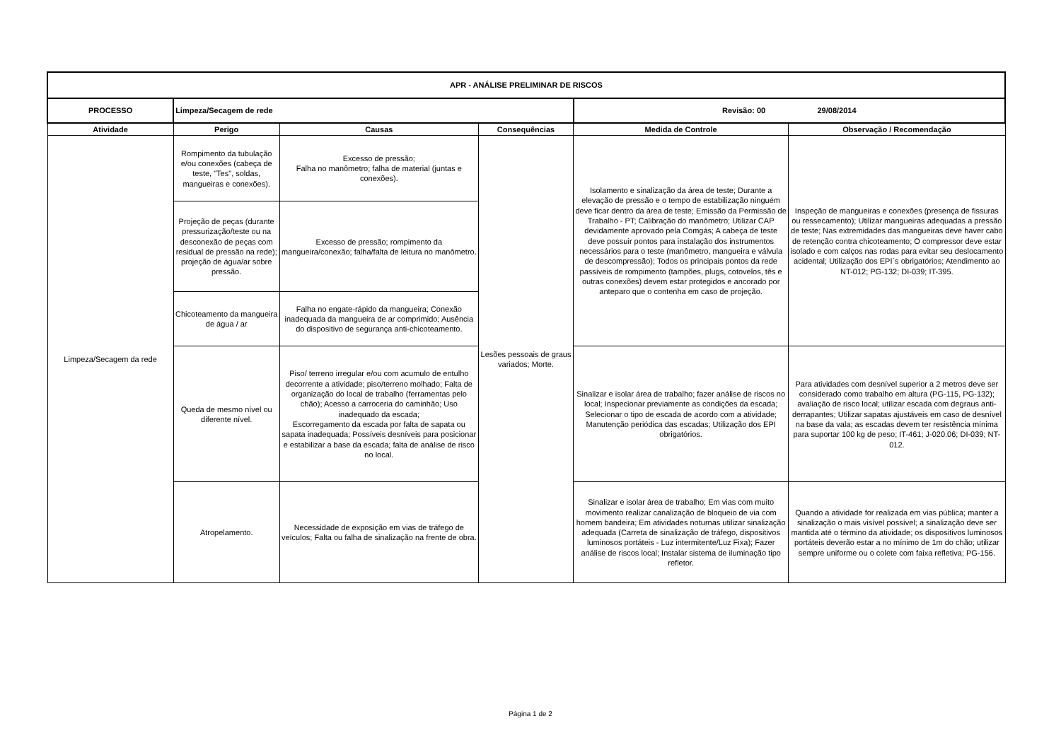| APR - ANÁLISE PRELIMINAR DE RISCOS | | | | | |
| --- | --- | --- | --- | --- | --- |
| PROCESSO | Limpeza/Secagem de rede | | | Revisão: 00 29/08/2014 | |
| Atividade | Perigo | Causas | Consequências | Medida de Controle | Observação / Recomendação |
| Limpeza/Secagem da rede | Rompimento da tubulação e/ou conexões (cabeça de teste, "Tes", soldas, mangueiras e conexões). | Excesso de pressão; Falha no manômetro; falha de material (juntas e conexões). | Lesões pessoais de graus variados; Morte. | Isolamento e sinalização da área de teste; Durante a elevação de pressão e o tempo de estabilização ninguém deve ficar dentro da área de teste; Emissão da Permissão de Trabalho - PT; Calibração do manômetro; Utilizar CAP devidamente aprovado pela Comgás; A cabeça de teste deve possuir pontos para instalação dos instrumentos necessários para o teste (manômetro, mangueira e válvula de descompressão); Todos os principais pontos da rede passíveis de rompimento (tampões, plugs, cotovelos, tês e outras conexões) devem estar protegidos e ancorado por anteparo que o contenha em caso de projeção. | Inspeção de mangueiras e conexões (presença de fissuras ou ressecamento); Utilizar mangueiras adequadas a pressão de teste; Nas extremidades das mangueiras deve haver cabo de retenção contra chicoteamento; O compressor deve estar isolado e com calços nas rodas para evitar seu deslocamento acidental; Utilização dos EPI´s obrigatórios; Atendimento ao NT-012; PG-132; DI-039; IT-395. |
| | Projeção de peças (durante pressurização/teste ou na desconexão de peças com residual de pressão na rede); projeção de água/ar sobre pressão. | Excesso de pressão; rompimento da mangueira/conexão; falha/falta de leitura no manômetro. | | | |
| | Chicoteamento da mangueira de água / ar | Falha no engate-rápido da mangueira; Conexão inadequada da mangueira de ar comprimido; Ausência do dispositivo de segurança anti-chicoteamento. | | | |
| | Queda de mesmo nível ou diferente nível. | Piso/ terreno irregular e/ou com acumulo de entulho decorrente a atividade; piso/terreno molhado; Falta de organização do local de trabalho (ferramentas pelo chão); Acesso a carroceria do caminhão; Uso inadequado da escada; Escorregamento da escada por falta de sapata ou sapata inadequada; Possíveis desníveis para posicionar e estabilizar a base da escada; falta de análise de risco no local. | | Sinalizar e isolar área de trabalho; fazer análise de riscos no local; Inspecionar previamente as condições da escada; Selecionar o tipo de escada de acordo com a atividade; Manutenção periódica das escadas; Utilização dos EPI obrigatórios. | Para atividades com desnível superior a 2 metros deve ser considerado como trabalho em altura (PG-115, PG-132); avaliação de risco local; utilizar escada com degraus anti-derrapantes; Utilizar sapatas ajustáveis em caso de desnível na base da vala; as escadas devem ter resistência mínima para suportar 100 kg de peso; IT-461; J-020.06; DI-039; NT-012. |
| | Atropelamento. | Necessidade de exposição em vias de tráfego de veículos; Falta ou falha de sinalização na frente de obra. | | Sinalizar e isolar área de trabalho; Em vias com muito movimento realizar canalização de bloqueio de via com homem bandeira; Em atividades noturnas utilizar sinalização adequada (Carreta de sinalização de tráfego, dispositivos luminosos portáteis - Luz intermitente/Luz Fixa); Fazer análise de riscos local; Instalar sistema de iluminação tipo refletor. | Quando a atividade for realizada em vias pública; manter a sinalização o mais visível possível; a sinalização deve ser mantida até o término da atividade; os dispositivos luminosos portáteis deverão estar a no mínimo de 1m do chão; utilizar sempre uniforme ou o colete com faixa refletiva; PG-156. |
Página 1 de 2